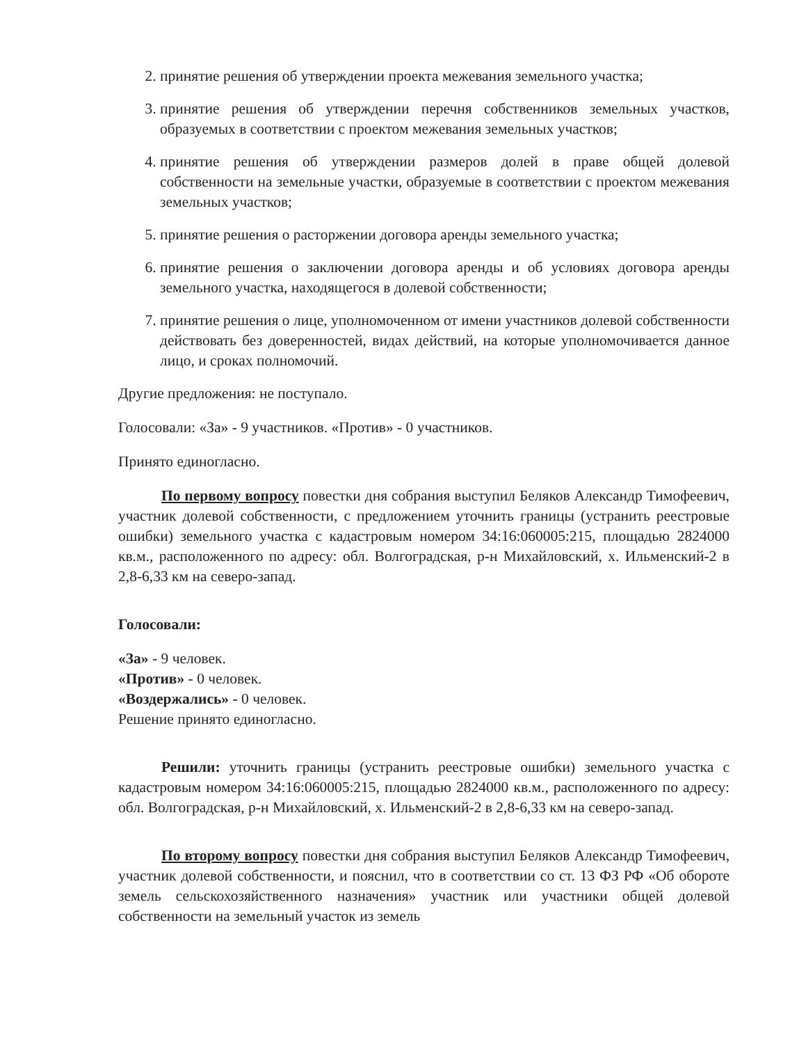2. принятие решения об утверждении проекта межевания земельного участка;
3. принятие решения об утверждении перечня собственников земельных участков, образуемых в соответствии с проектом межевания земельных участков;
4. принятие решения об утверждении размеров долей в праве общей долевой собственности на земельные участки, образуемые в соответствии с проектом межевания земельных участков;
5. принятие решения о расторжении договора аренды земельного участка;
6. принятие решения о заключении договора аренды и об условиях договора аренды земельного участка, находящегося в долевой собственности;
7. принятие решения о лице, уполномоченном от имени участников долевой собственности действовать без доверенностей, видах действий, на которые уполномочивается данное лицо, и сроках полномочий.
Другие предложения: не поступало.
Голосовали: «За» - 9 участников. «Против» - 0 участников.
Принято единогласно.
По первому вопросу повестки дня собрания выступил Беляков Александр Тимофеевич, участник долевой собственности, с предложением уточнить границы (устранить реестровые ошибки) земельного участка с кадастровым номером 34:16:060005:215, площадью 2824000 кв.м., расположенного по адресу: обл. Волгоградская, р-н Михайловский, х. Ильменский-2 в 2,8-6,33 км на северо-запад.
Голосовали:
«За» - 9 человек.
«Против» - 0 человек.
«Воздержались» - 0 человек.
Решение принято единогласно.
Решили: уточнить границы (устранить реестровые ошибки) земельного участка с кадастровым номером 34:16:060005:215, площадью 2824000 кв.м., расположенного по адресу: обл. Волгоградская, р-н Михайловский, х. Ильменский-2 в 2,8-6,33 км на северо-запад.
По второму вопросу повестки дня собрания выступил Беляков Александр Тимофеевич, участник долевой собственности, и пояснил, что в соответствии со ст. 13 ФЗ РФ «Об обороте земель сельскохозяйственного назначения» участник или участники общей долевой собственности на земельный участок из земель